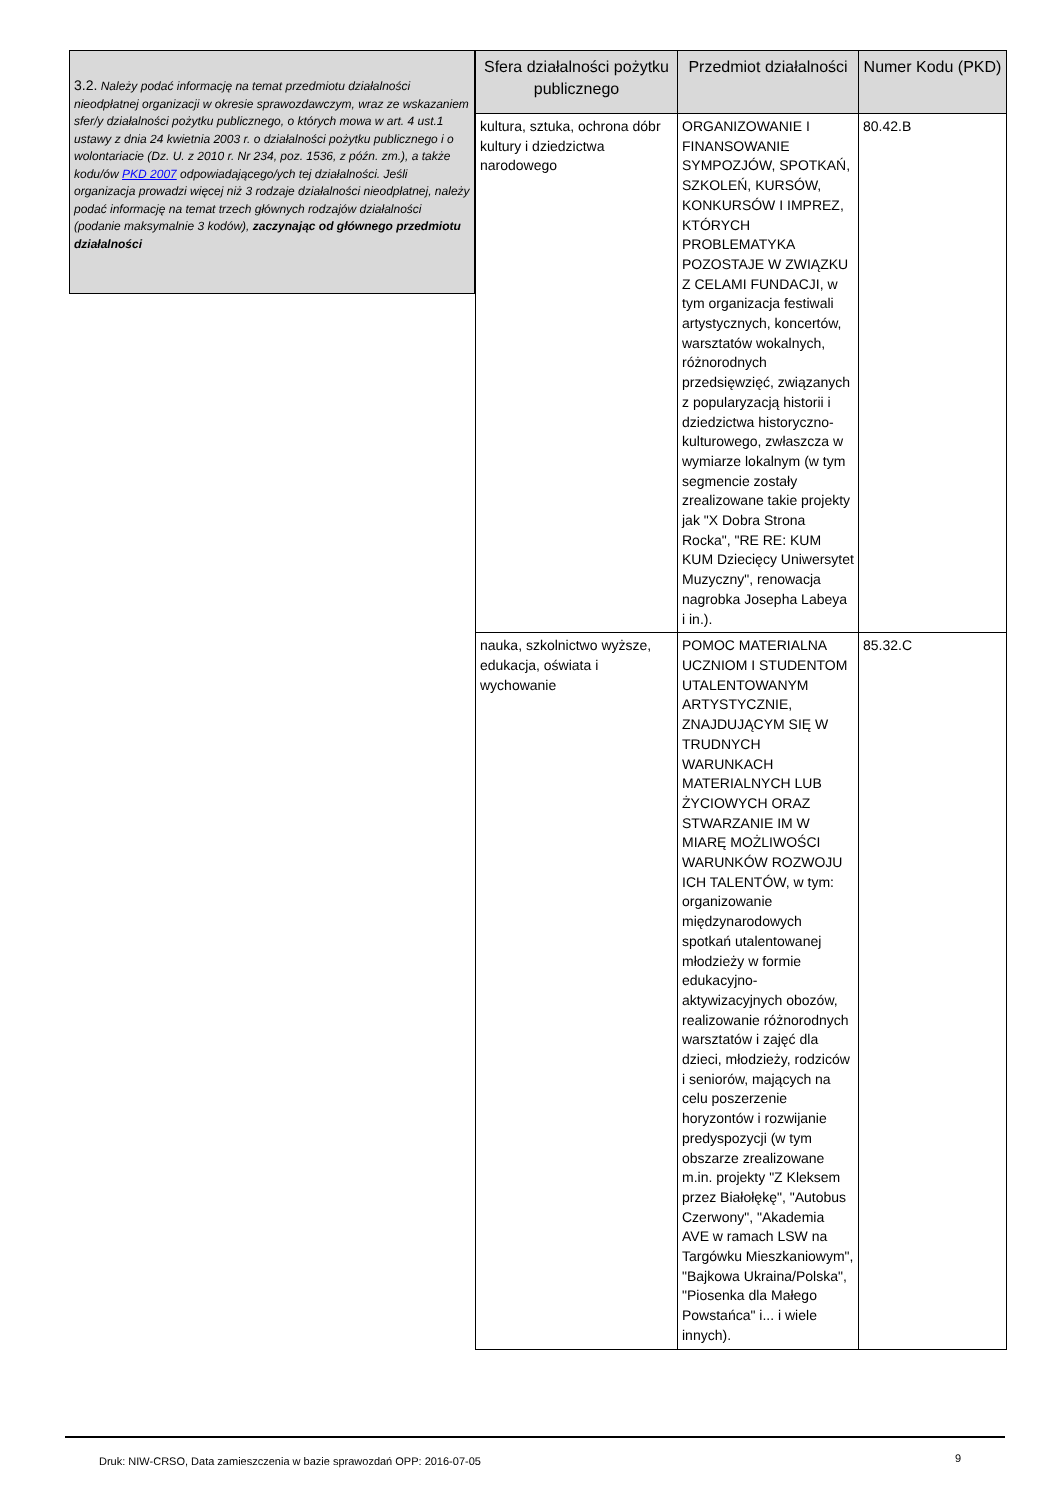3.2. Należy podać informację na temat przedmiotu działalności nieodpłatnej organizacji w okresie sprawozdawczym, wraz ze wskazaniem sfer/y działalności pożytku publicznego, o których mowa w art. 4 ust.1 ustawy z dnia 24 kwietnia 2003 r. o działalności pożytku publicznego i o wolontariacie (Dz. U. z 2010 r. Nr 234, poz. 1536, z późn. zm.), a także kodu/ów PKD 2007 odpowiadającego/ych tej działalności. Jeśli organizacja prowadzi więcej niż 3 rodzaje działalności nieodpłatnej, należy podać informację na temat trzech głównych rodzajów działalności (podanie maksymalnie 3 kodów), zaczynając od głównego przedmiotu działalności
| Sfera działalności pożytku publicznego | Przedmiot działalności | Numer Kodu (PKD) |
| --- | --- | --- |
| kultura, sztuka, ochrona dóbr kultury i dziedzictwa narodowego | ORGANIZOWANIE I FINANSOWANIE SYMPOZJÓW, SPOTKAŃ, SZKOLEŃ, KURSÓW, KONKURSÓW I IMPREZ, KTÓRYCH PROBLEMATYKA POZOSTAJE W ZWIĄZKU Z CELAMI FUNDACJI, w tym organizacja festiwali artystycznych, koncertów, warsztatów wokalnych, różnorodnych przedsięwzięć, związanych z popularyzacją historii i dziedzictwa historyczno-kulturowego, zwłaszcza w wymiarze lokalnym (w tym segmencie zostały zrealizowane takie projekty jak "X Dobra Strona Rocka", "RE RE: KUM KUM Dziecięcy Uniwersytet Muzyczny", renowacja nagrobka Josepha Labeya i in.). | 80.42.B |
| nauka, szkolnictwo wyższe, edukacja, oświata i wychowanie | POMOC MATERIALNA UCZNIOM I STUDENTOM UTALENTOWANYM ARTYSTYCZNIE, ZNAJDUJĄCYM SIĘ W TRUDNYCH WARUNKACH MATERIALNYCH LUB ŻYCIOWYCH ORAZ STWARZANIE IM W MIARĘ MOŻLIWOŚCI WARUNKÓW ROZWOJU ICH TALENTÓW, w tym: organizowanie międzynarodowych spotkań utalentowanej młodzieży w formie edukacyjno-aktywizacyjnych obozów, realizowanie różnorodnych warsztatów i zajęć dla dzieci, młodzieży, rodziców i seniorów, mających na celu poszerzenie horyzontów i rozwijanie predyspozycji (w tym obszarze zrealizowane m.in. projekty "Z Kleksem przez Białołękę", "Autobus Czerwony", "Akademia AVE w ramach LSW na Targówku Mieszkaniowym", "Bajkowa Ukraina/Polska", "Piosenka dla Małego Powstańca" i... i wiele innych). | 85.32.C |
Druk: NIW-CRSO, Data zamieszczenia w bazie sprawozdań OPP: 2016-07-05
9